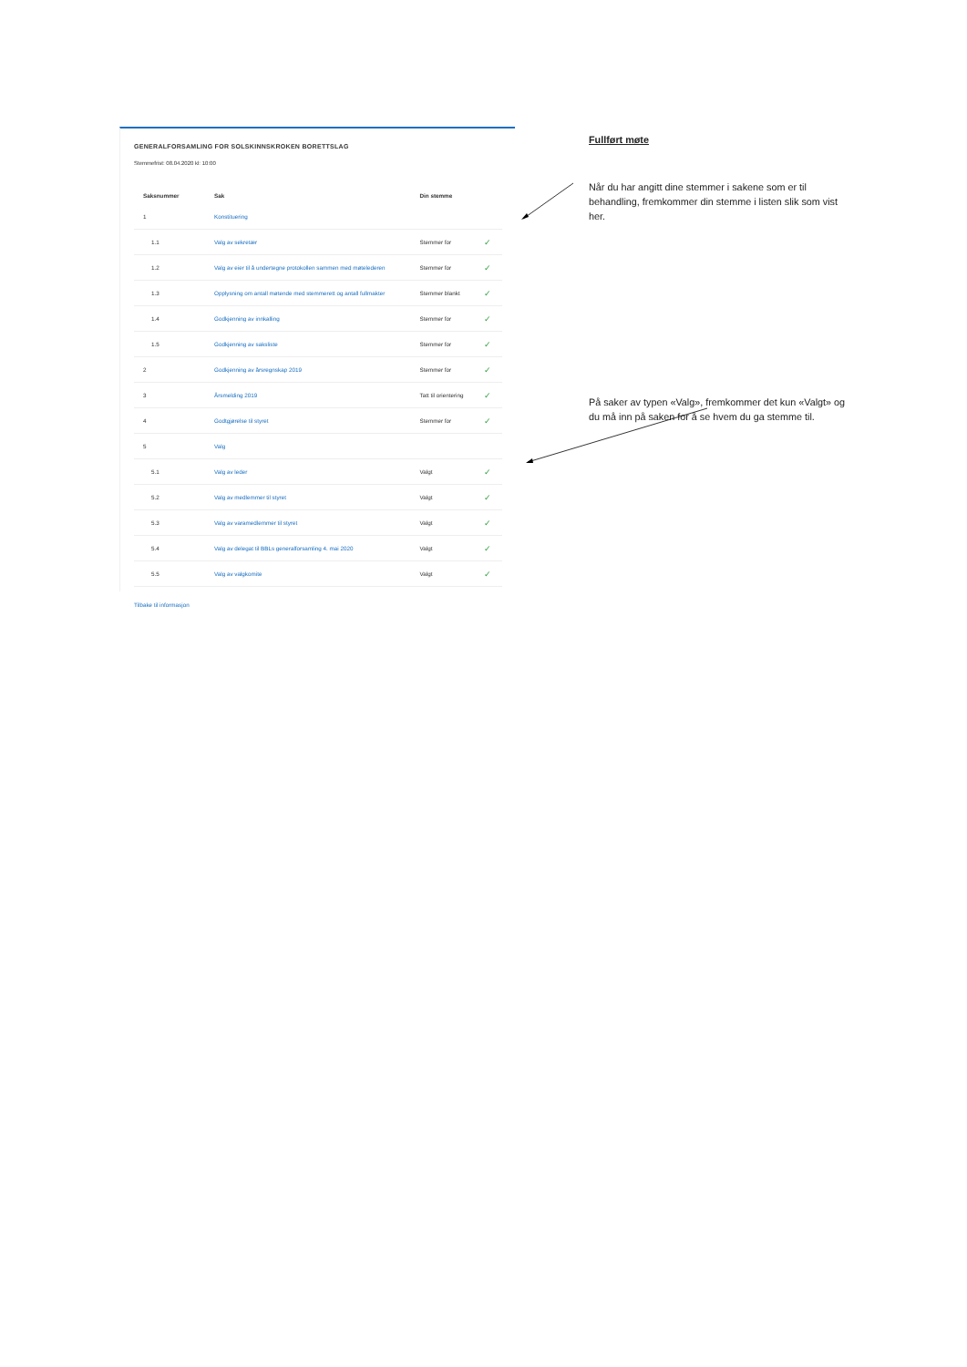GENERALFORSAMLING FOR SOLSKINNSKROKEN BORETTSLAG
Stemmefrist: 08.04.2020 kl: 10:00
| Saksnummer | Sak | Din stemme | |
| --- | --- | --- | --- |
| 1 | Konstituering | | |
| 1.1 | Valg av sekretær | Stemmer for | ✓ |
| 1.2 | Valg av eier til å undertegne protokollen sammen med møtelederen | Stemmer for | ✓ |
| 1.3 | Opplysning om antall møtende med stemmerett og antall fullmakter | Stemmer blankt | ✓ |
| 1.4 | Godkjenning av innkalling | Stemmer for | ✓ |
| 1.5 | Godkjenning av saksliste | Stemmer for | ✓ |
| 2 | Godkjenning av årsregnskap 2019 | Stemmer for | ✓ |
| 3 | Årsmelding 2019 | Tatt til orientering | ✓ |
| 4 | Godtgjørelse til styret | Stemmer for | ✓ |
| 5 | Valg | | |
| 5.1 | Valg av leder | Valgt | ✓ |
| 5.2 | Valg av medlemmer til styret | Valgt | ✓ |
| 5.3 | Valg av varamedlemmer til styret | Valgt | ✓ |
| 5.4 | Valg av delegat til BBLs generalforsamling 4. mai 2020 | Valgt | ✓ |
| 5.5 | Valg av valgkomite | Valgt | ✓ |
Tilbake til informasjon
Fullført møte
Når du har angitt dine stemmer i sakene som er til behandling, fremkommer din stemme i listen slik som vist her.
På saker av typen «Valg», fremkommer det kun «Valgt» og du må inn på saken for å se hvem du ga stemme til.